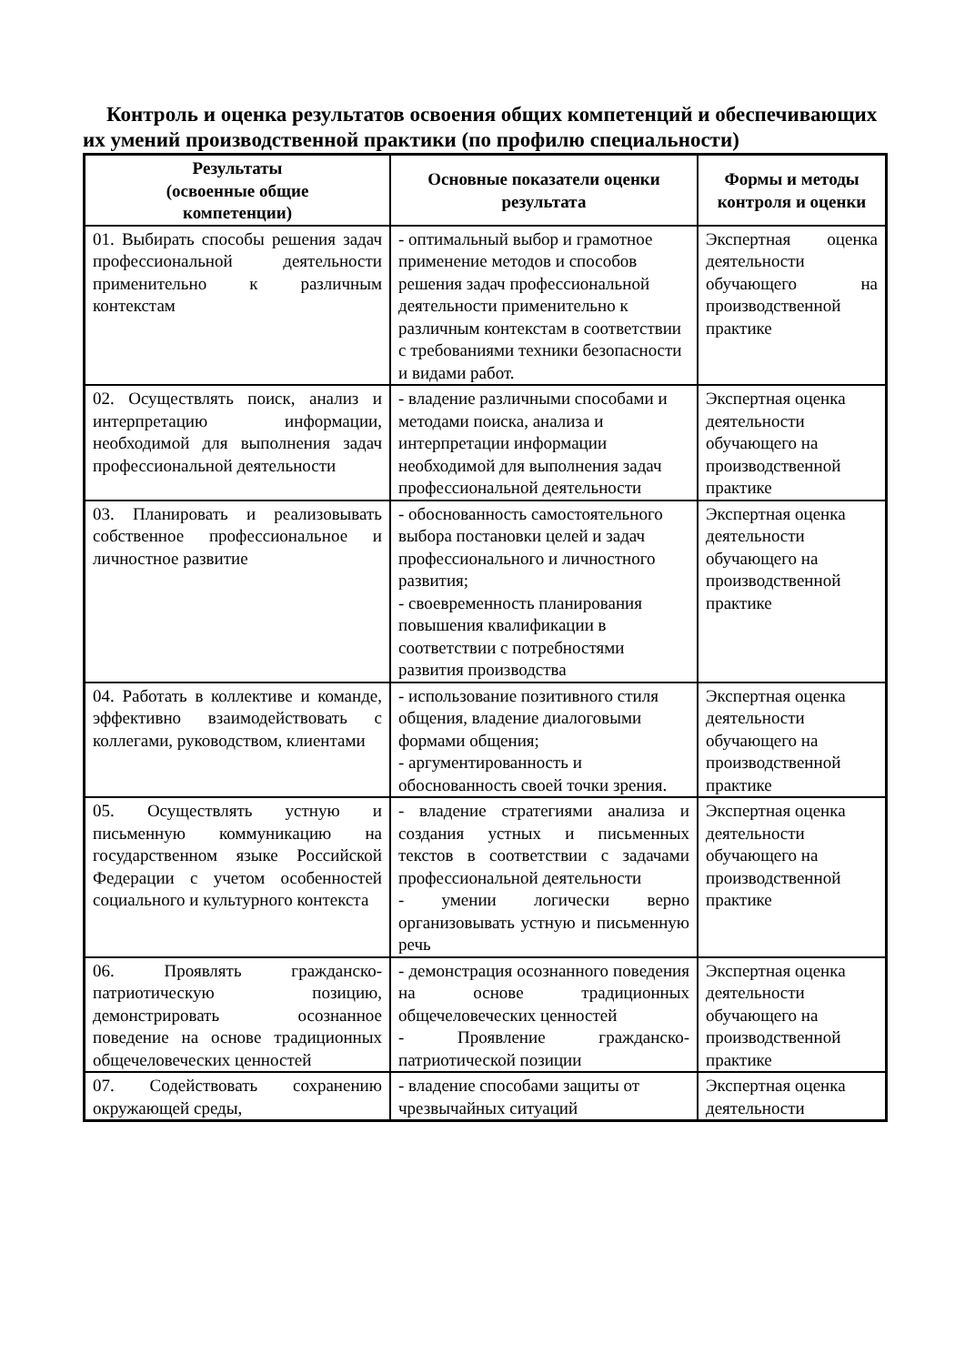Контроль и оценка результатов освоения общих компетенций и обеспечивающих их умений производственной практики (по профилю специальности)
| Результаты (освоенные общие компетенции) | Основные показатели оценки результата | Формы и методы контроля и оценки |
| --- | --- | --- |
| 01. Выбирать способы решения задач профессиональной деятельности применительно к различным контекстам | - оптимальный выбор и грамотное применение методов и способов решения задач профессиональной деятельности применительно к различным контекстам в соответствии с требованиями техники безопасности и видами работ. | Экспертная оценка деятельности обучающего на производственной практике |
| 02. Осуществлять поиск, анализ и интерпретацию информации, необходимой для выполнения задач профессиональной деятельности | - владение различными способами и методами поиска, анализа и интерпретации информации необходимой для выполнения задач профессиональной деятельности | Экспертная оценка деятельности обучающего на производственной практике |
| 03. Планировать и реализовывать собственное профессиональное и личностное развитие | - обоснованность самостоятельного выбора постановки целей и задач профессионального и личностного развития; - своевременность планирования повышения квалификации в соответствии с потребностями развития производства | Экспертная оценка деятельности обучающего на производственной практике |
| 04. Работать в коллективе и команде, эффективно взаимодействовать с коллегами, руководством, клиентами | - использование позитивного стиля общения, владение диалоговыми формами общения; - аргументированность и обоснованность своей точки зрения. | Экспертная оценка деятельности обучающего на производственной практике |
| 05. Осуществлять устную и письменную коммуникацию на государственном языке Российской Федерации с учетом особенностей социального и культурного контекста | - владение стратегиями анализа и создания устных и письменных текстов в соответствии с задачами профессиональной деятельности - умении логически верно организовывать устную и письменную речь | Экспертная оценка деятельности обучающего на производственной практике |
| 06. Проявлять гражданско-патриотическую позицию, демонстрировать осознанное поведение на основе традиционных общечеловеческих ценностей | - демонстрация осознанного поведения на основе традиционных общечеловеческих ценностей - Проявление гражданско-патриотической позиции | Экспертная оценка деятельности обучающего на производственной практике |
| 07. Содействовать сохранению окружающей среды, | - владение способами защиты от чрезвычайных ситуаций | Экспертная оценка деятельности |